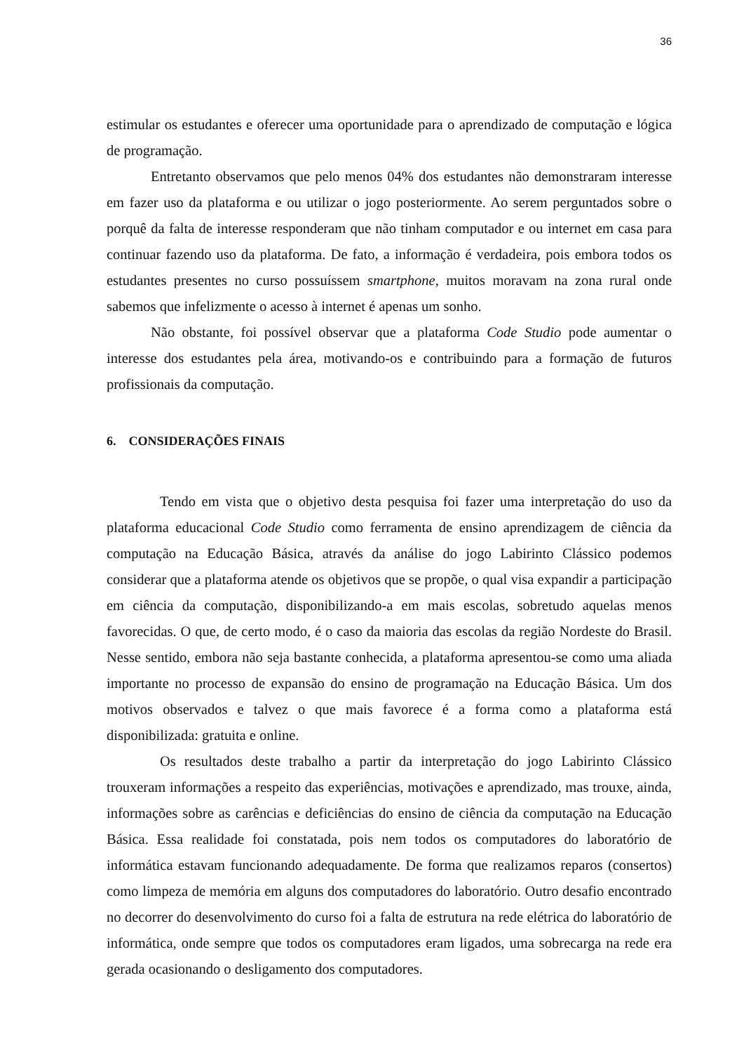36
estimular os estudantes e oferecer uma oportunidade para o aprendizado de computação e lógica de programação.
Entretanto observamos que pelo menos 04% dos estudantes não demonstraram interesse em fazer uso da plataforma e ou utilizar o jogo posteriormente. Ao serem perguntados sobre o porquê da falta de interesse responderam que não tinham computador e ou internet em casa para continuar fazendo uso da plataforma. De fato, a informação é verdadeira, pois embora todos os estudantes presentes no curso possuíssem smartphone, muitos moravam na zona rural onde sabemos que infelizmente o acesso à internet é apenas um sonho.
Não obstante, foi possível observar que a plataforma Code Studio pode aumentar o interesse dos estudantes pela área, motivando-os e contribuindo para a formação de futuros profissionais da computação.
6. CONSIDERAÇÕES FINAIS
Tendo em vista que o objetivo desta pesquisa foi fazer uma interpretação do uso da plataforma educacional Code Studio como ferramenta de ensino aprendizagem de ciência da computação na Educação Básica, através da análise do jogo Labirinto Clássico podemos considerar que a plataforma atende os objetivos que se propõe, o qual visa expandir a participação em ciência da computação, disponibilizando-a em mais escolas, sobretudo aquelas menos favorecidas. O que, de certo modo, é o caso da maioria das escolas da região Nordeste do Brasil. Nesse sentido, embora não seja bastante conhecida, a plataforma apresentou-se como uma aliada importante no processo de expansão do ensino de programação na Educação Básica. Um dos motivos observados e talvez o que mais favorece é a forma como a plataforma está disponibilizada: gratuita e online.
Os resultados deste trabalho a partir da interpretação do jogo Labirinto Clássico trouxeram informações a respeito das experiências, motivações e aprendizado, mas trouxe, ainda, informações sobre as carências e deficiências do ensino de ciência da computação na Educação Básica. Essa realidade foi constatada, pois nem todos os computadores do laboratório de informática estavam funcionando adequadamente. De forma que realizamos reparos (consertos) como limpeza de memória em alguns dos computadores do laboratório. Outro desafio encontrado no decorrer do desenvolvimento do curso foi a falta de estrutura na rede elétrica do laboratório de informática, onde sempre que todos os computadores eram ligados, uma sobrecarga na rede era gerada ocasionando o desligamento dos computadores.